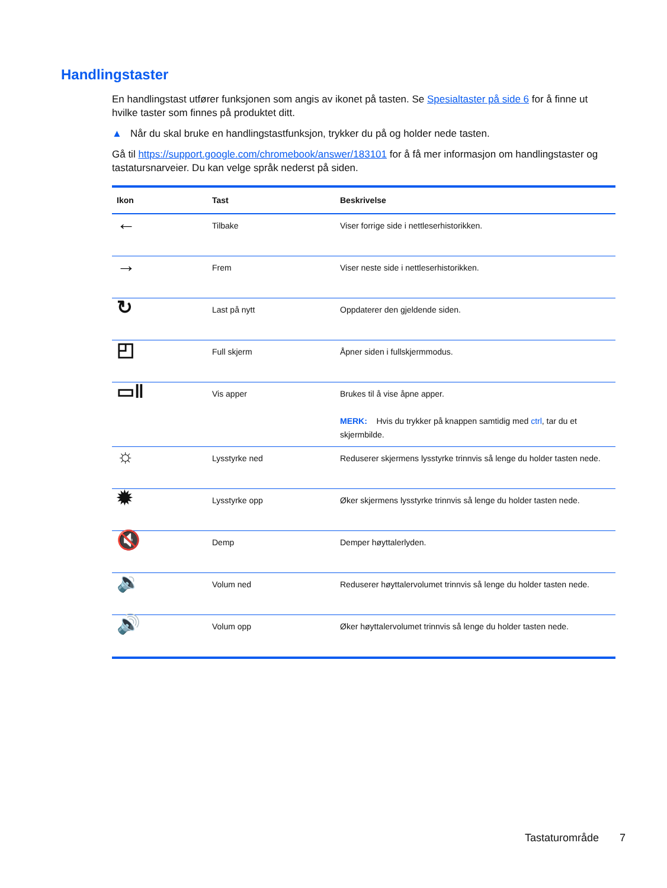Handlingstaster
En handlingstast utfører funksjonen som angis av ikonet på tasten. Se Spesialtaster på side 6 for å finne ut hvilke taster som finnes på produktet ditt.
▲ Når du skal bruke en handlingstastfunksjon, trykker du på og holder nede tasten.
Gå til https://support.google.com/chromebook/answer/183101 for å få mer informasjon om handlingstaster og tastatursnarveier. Du kan velge språk nederst på siden.
| Ikon | Tast | Beskrivelse |
| --- | --- | --- |
| ← | Tilbake | Viser forrige side i nettleserhistorikken. |
| → | Frem | Viser neste side i nettleserhistorikken. |
| ↻ | Last på nytt | Oppdaterer den gjeldende siden. |
| ◰ | Full skjerm | Åpner siden i fullskjermmodus. |
| ▭‖ | Vis apper | Brukes til å vise åpne apper. MERK: Hvis du trykker på knappen samtidig med ctrl , tar du et skjermbilde. |
| ☼ | Lysstyrke ned | Reduserer skjermens lysstyrke trinnvis så lenge du holder tasten nede. |
| ✹ | Lysstyrke opp | Øker skjermens lysstyrke trinnvis så lenge du holder tasten nede. |
| 🔇 | Demp | Demper høyttalerlyden. |
| 🔉 | Volum ned | Reduserer høyttalervolumet trinnvis så lenge du holder tasten nede. |
| 🔊 | Volum opp | Øker høyttalervolumet trinnvis så lenge du holder tasten nede. |
Tastaturområde 7